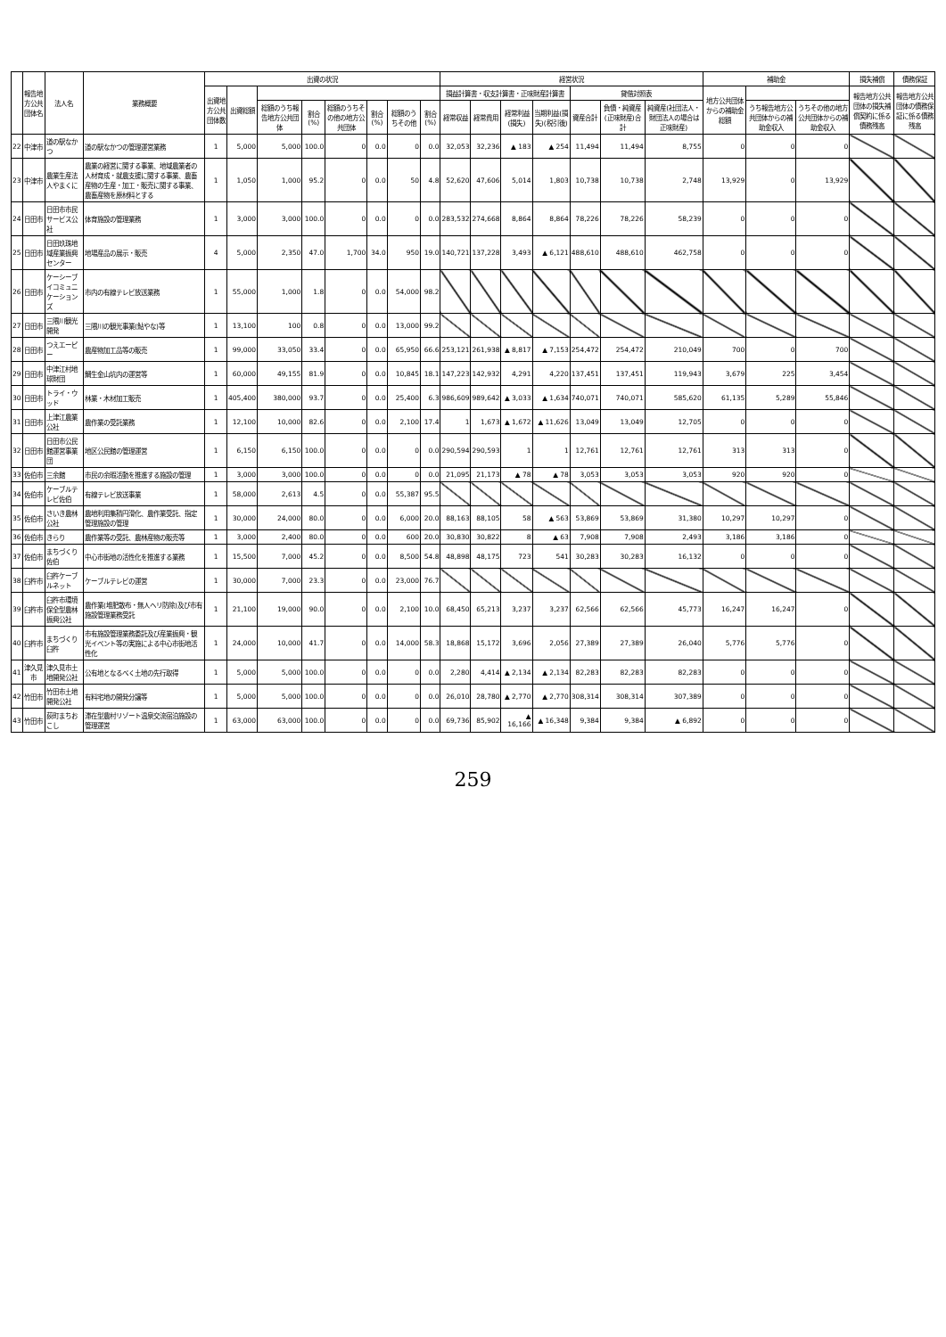| | 報告地方公共団体名 | 法人名 | 業務概要 | 出資の状況 | | | | | | | | 経営状況 | | | | | | | 補助金 | | | 損失補償 | 債務保証 |
| --- | --- | --- | --- | --- | --- | --- | --- | --- | --- | --- | --- | --- | --- | --- | --- | --- | --- | --- | --- | --- | --- | --- | --- |
| | | | | 出資地方公共団体数 | 出資総額 | | | | | | | 損益計算書・収支計算書・正味財産計算書 | | | | 貸借対照表 | | | 地方公共団体からの補助金総額 | | | 報告地方公共団体の損失補償契約に係る債務残高 | 報告地方公共団体の債務保証に係る債務残高 |
| | | | | | | 総額のうち報告地方公共団体 | 割合(%) | 総額のうちその他の地方公共団体 | 割合(%) | 総額のうちその他 | 割合(%) | 経常収益 | 経常費用 | 経常利益(損失) | 当期利益(損失)(税引後) | 資産合計 | 負債・純資産(正味財産)合計 | 純資産(社団法人・財団法人の場合は正味財産) | | うち報告地方公共団体からの補助金収入 | うちその他の地方公共団体からの補助金収入 | | |
| 22 | 中津市 | 道の駅なかつ | 道の駅なかつの管理運営業務 | 1 | 5,000 | 5,000 | 100.0 | 0 | 0.0 | 0 | 0.0 | 32,053 | 32,236 | ▲ 183 | ▲ 254 | 11,494 | 11,494 | 8,755 | 0 | 0 | 0 | | |
| 23 | 中津市 | 農業生産法人やまくに | 農業の経営に関する事業、地域農業者の人材育成・就農支援に関する事業、農畜産物の生産・加工・販売に関する事業、農畜産物を原材料とする | 1 | 1,050 | 1,000 | 95.2 | 0 | 0.0 | 50 | 4.8 | 52,620 | 47,606 | 5,014 | 1,803 | 10,738 | 10,738 | 2,748 | 13,929 | 0 | 13,929 | | |
| 24 | 日田市 | 日田市市民サービス公社 | 体育施設の管理業務 | 1 | 3,000 | 3,000 | 100.0 | 0 | 0.0 | 0 | 0.0 | 283,532 | 274,668 | 8,864 | 8,864 | 78,226 | 78,226 | 58,239 | 0 | 0 | 0 | | |
| 25 | 日田市 | 日田玖珠地域産業振興センター | 地場産品の展示・販売 | 4 | 5,000 | 2,350 | 47.0 | 1,700 | 34.0 | 950 | 19.0 | 140,721 | 137,228 | 3,493 | ▲ 6,121 | 488,610 | 488,610 | 462,758 | 0 | 0 | 0 | | |
| 26 | 日田市 | ケーシーブイコミュニケーションズ | 市内の有線テレビ放送業務 | 1 | 55,000 | 1,000 | 1.8 | 0 | 0.0 | 54,000 | 98.2 | | | | | | | | | | | | |
| 27 | 日田市 | 三隈川観光開発 | 三隈川の観光事業(鮎やな)等 | 1 | 13,100 | 100 | 0.8 | 0 | 0.0 | 13,000 | 99.2 | | | | | | | | | | | | |
| 28 | 日田市 | つえエーピー | 農産物加工品等の販売 | 1 | 99,000 | 33,050 | 33.4 | 0 | 0.0 | 65,950 | 66.6 | 253,121 | 261,938 | ▲ 8,817 | ▲ 7,153 | 254,472 | 254,472 | 210,049 | 700 | 0 | 700 | | |
| 29 | 日田市 | 中津江村地球財団 | 鯛生金山坑内の運営等 | 1 | 60,000 | 49,155 | 81.9 | 0 | 0.0 | 10,845 | 18.1 | 147,223 | 142,932 | 4,291 | 4,220 | 137,451 | 137,451 | 119,943 | 3,679 | 225 | 3,454 | | |
| 30 | 日田市 | トライ・ウッド | 林業・木材加工販売 | 1 | 405,400 | 380,000 | 93.7 | 0 | 0.0 | 25,400 | 6.3 | 986,609 | 989,642 | ▲ 3,033 | ▲ 1,634 | 740,071 | 740,071 | 585,620 | 61,135 | 5,289 | 55,846 | | |
| 31 | 日田市 | 上津江農業公社 | 農作業の受託業務 | 1 | 12,100 | 10,000 | 82.6 | 0 | 0.0 | 2,100 | 17.4 | 1 | 1,673 | ▲ 1,672 | ▲ 11,626 | 13,049 | 13,049 | 12,705 | 0 | 0 | 0 | | |
| 32 | 日田市 | 日田市公民館運営事業団 | 地区公民館の管理運営 | 1 | 6,150 | 6,150 | 100.0 | 0 | 0.0 | 0 | 0.0 | 290,594 | 290,593 | 1 | 1 | 12,761 | 12,761 | 12,761 | 313 | 313 | 0 | | |
| 33 | 佐伯市 | 三余館 | 市民の余暇活動を推進する施設の管理 | 1 | 3,000 | 3,000 | 100.0 | 0 | 0.0 | 0 | 0.0 | 21,095 | 21,173 | ▲ 78 | ▲ 78 | 3,053 | 3,053 | 3,053 | 920 | 920 | 0 | | |
| 34 | 佐伯市 | ケーブルテレビ佐伯 | 有線テレビ放送事業 | 1 | 58,000 | 2,613 | 4.5 | 0 | 0.0 | 55,387 | 95.5 | | | | | | | | | | | | |
| 35 | 佐伯市 | さいき農林公社 | 農地利用集積円滑化、農作業受託、指定管理施設の管理 | 1 | 30,000 | 24,000 | 80.0 | 0 | 0.0 | 6,000 | 20.0 | 88,163 | 88,105 | 58 | ▲ 563 | 53,869 | 53,869 | 31,380 | 10,297 | 10,297 | 0 | | |
| 36 | 佐伯市 | きらり | 農作業等の受託、農林産物の販売等 | 1 | 3,000 | 2,400 | 80.0 | 0 | 0.0 | 600 | 20.0 | 30,830 | 30,822 | 8 | ▲ 63 | 7,908 | 7,908 | 2,493 | 3,186 | 3,186 | 0 | | |
| 37 | 佐伯市 | まちづくり佐伯 | 中心市街地の活性化を推進する業務 | 1 | 15,500 | 7,000 | 45.2 | 0 | 0.0 | 8,500 | 54.8 | 48,898 | 48,175 | 723 | 541 | 30,283 | 30,283 | 16,132 | 0 | 0 | 0 | | |
| 38 | 臼杵市 | 臼杵ケーブルネット | ケーブルテレビの運営 | 1 | 30,000 | 7,000 | 23.3 | 0 | 0.0 | 23,000 | 76.7 | | | | | | | | | | | | |
| 39 | 臼杵市 | 臼杵市環境保全型農林振興公社 | 農作業(堆肥散布・無人ヘリ防除)及び市有施設管理業務受託 | 1 | 21,100 | 19,000 | 90.0 | 0 | 0.0 | 2,100 | 10.0 | 68,450 | 65,213 | 3,237 | 3,237 | 62,566 | 62,566 | 45,773 | 16,247 | 16,247 | 0 | | |
| 40 | 臼杵市 | まちづくり臼杵 | 市有施設管理業務委託及び産業振興・観光イベント等の実施による中心市街地活性化 | 1 | 24,000 | 10,000 | 41.7 | 0 | 0.0 | 14,000 | 58.3 | 18,868 | 15,172 | 3,696 | 2,056 | 27,389 | 27,389 | 26,040 | 5,776 | 5,776 | 0 | | |
| 41 | 津久見市 | 津久見市土地開発公社 | 公有地となるべく土地の先行取得 | 1 | 5,000 | 5,000 | 100.0 | 0 | 0.0 | 0 | 0.0 | 2,280 | 4,414 | ▲ 2,134 | ▲ 2,134 | 82,283 | 82,283 | 82,283 | 0 | 0 | 0 | | |
| 42 | 竹田市 | 竹田市土地開発公社 | 有料宅地の開発分譲等 | 1 | 5,000 | 5,000 | 100.0 | 0 | 0.0 | 0 | 0.0 | 26,010 | 28,780 | ▲ 2,770 | ▲ 2,770 | 308,314 | 308,314 | 307,389 | 0 | 0 | 0 | | |
| 43 | 竹田市 | 荻町まちおこし | 滞在型農村リゾート温泉交流宿泊施設の管理運営 | 1 | 63,000 | 63,000 | 100.0 | 0 | 0.0 | 0 | 0.0 | 69,736 | 85,902 | ▲ 16,166 | ▲ 16,348 | 9,384 | 9,384 | ▲ 6,892 | 0 | 0 | 0 | | |
259